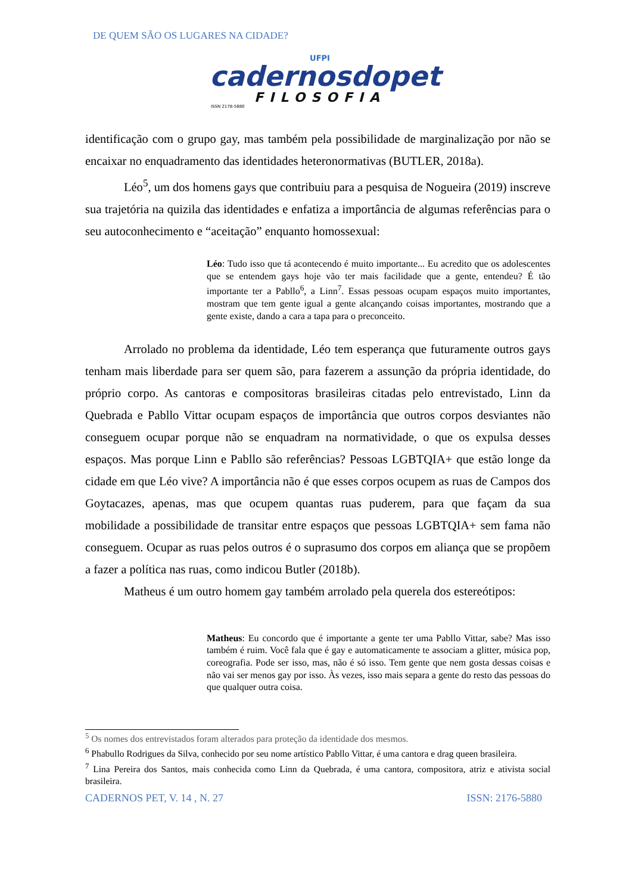DE QUEM SÃO OS LUGARES NA CIDADE?
UFPI
cadernosdopet
FILOSOFIA
ISSN 2178-5880
identificação com o grupo gay, mas também pela possibilidade de marginalização por não se encaixar no enquadramento das identidades heteronormativas (BUTLER, 2018a).
Léo<sup>5</sup>, um dos homens gays que contribuiu para a pesquisa de Nogueira (2019) inscreve sua trajetória na quizila das identidades e enfatiza a importância de algumas referências para o seu autoconhecimento e “aceitação” enquanto homossexual:
Léo: Tudo isso que tá acontecendo é muito importante... Eu acredito que os adolescentes que se entendem gays hoje vão ter mais facilidade que a gente, entendeu? É tão importante ter a Pabllo<sup>6</sup>, a Linn<sup>7</sup>. Essas pessoas ocupam espaços muito importantes, mostram que tem gente igual a gente alcançando coisas importantes, mostrando que a gente existe, dando a cara a tapa para o preconceito.
Arrolado no problema da identidade, Léo tem esperança que futuramente outros gays tenham mais liberdade para ser quem são, para fazerem a assunção da própria identidade, do próprio corpo. As cantoras e compositoras brasileiras citadas pelo entrevistado, Linn da Quebrada e Pabllo Vittar ocupam espaços de importância que outros corpos desviantes não conseguem ocupar porque não se enquadram na normatividade, o que os expulsa desses espaços. Mas porque Linn e Pabllo são referências? Pessoas LGBTQIA+ que estão longe da cidade em que Léo vive? A importância não é que esses corpos ocupem as ruas de Campos dos Goytacazes, apenas, mas que ocupem quantas ruas puderem, para que façam da sua mobilidade a possibilidade de transitar entre espaços que pessoas LGBTQIA+ sem fama não conseguem. Ocupar as ruas pelos outros é o suprasumo dos corpos em aliança que se propõem a fazer a política nas ruas, como indicou Butler (2018b).
Matheus é um outro homem gay também arrolado pela querela dos estereótipos:
Matheus: Eu concordo que é importante a gente ter uma Pabllo Vittar, sabe? Mas isso também é ruim. Você fala que é gay e automaticamente te associam a glitter, música pop, coreografia. Pode ser isso, mas, não é só isso. Tem gente que nem gosta dessas coisas e não vai ser menos gay por isso. Às vezes, isso mais separa a gente do resto das pessoas do que qualquer outra coisa.
<sup>5</sup> Os nomes dos entrevistados foram alterados para proteção da identidade dos mesmos.
<sup>6</sup> Phabullo Rodrigues da Silva, conhecido por seu nome artístico Pabllo Vittar, é uma cantora e drag queen brasileira.
<sup>7</sup> Lina Pereira dos Santos, mais conhecida como Linn da Quebrada, é uma cantora, compositora, atriz e ativista social brasileira.
CADERNOS PET, V. 14 , N. 27 ISSN: 2176-5880